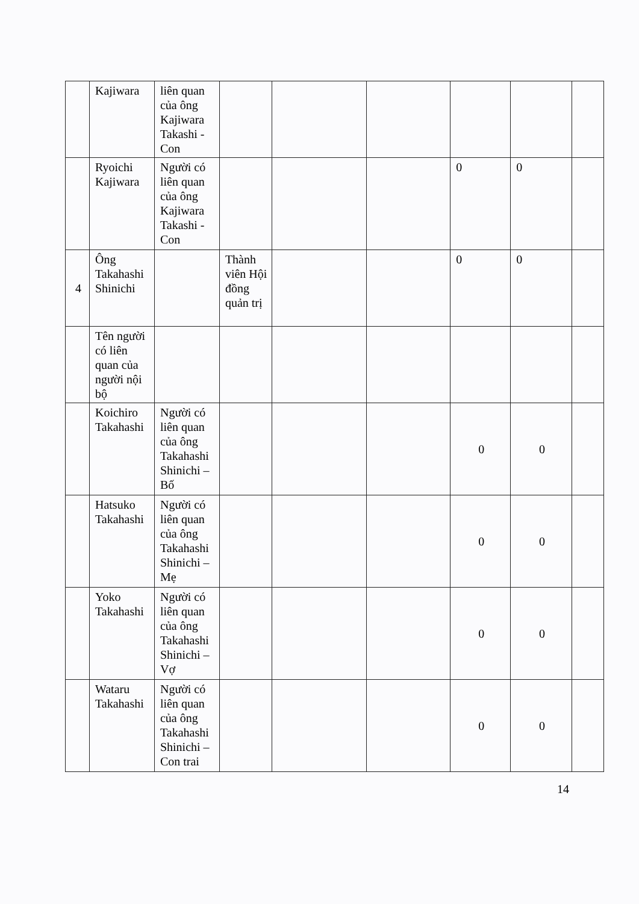| | Kajiwara | liên quan của ông Kajiwara Takashi - Con | | | | | | |
| | Ryoichi Kajiwara | Người có liên quan của ông Kajiwara Takashi - Con | | | | 0 | 0 | |
| 4 | Ông Takahashi Shinichi | | Thành viên Hội đồng quản trị | | | 0 | 0 | |
| | Tên người có liên quan của người nội bộ | | | | | | | |
| | Koichiro Takahashi | Người có liên quan của ông Takahashi Shinichi – Bố | | | | 0 | 0 | |
| | Hatsuko Takahashi | Người có liên quan của ông Takahashi Shinichi – Mẹ | | | | 0 | 0 | |
| | Yoko Takahashi | Người có liên quan của ông Takahashi Shinichi – Vợ | | | | 0 | 0 | |
| | Wataru Takahashi | Người có liên quan của ông Takahashi Shinichi – Con trai | | | | 0 | 0 | |
14